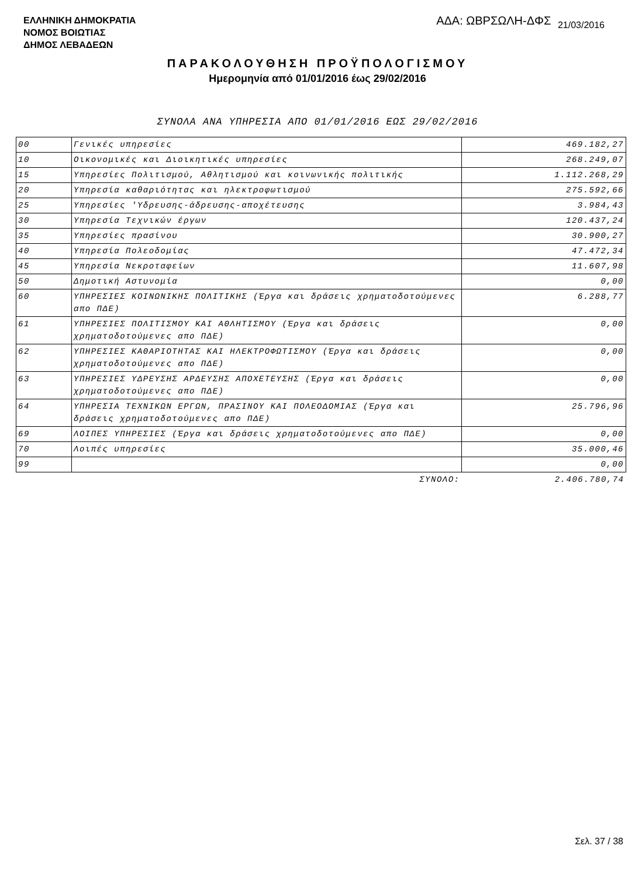ΕΛΛΗΝΙΚΗ ΔΗΜΟΚΡΑΤΙΑ
ΝΟΜΟΣ ΒΟΙΩΤΙΑΣ
ΔΗΜΟΣ ΛΕΒΑΔΕΩΝ
ΑΔΑ: ΩΒΡΣΩΛΗ-ΔΦΣ 21/03/2016
ΠΑΡΑΚΟΛΟΥΘΗΣΗ ΠΡΟΫΠΟΛΟΓΙΣΜΟΥ
Ημερομηνία από 01/01/2016 έως 29/02/2016
ΣΥΝΟΛΑ ΑΝΑ ΥΠΗΡΕΣΙΑ ΑΠΟ 01/01/2016 ΕΩΣ 29/02/2016
| 00 | Γενικές υπηρεσίες | 469.182,27 |
| 10 | Οικονομικές και Διοικητικές υπηρεσίες | 268.249,07 |
| 15 | Υπηρεσίες Πολιτισμού, Αθλητισμού και κοινωνικής πολιτικής | 1.112.268,29 |
| 20 | Υπηρεσία καθαριότητας και ηλεκτροφωτισμού | 275.592,66 |
| 25 | Υπηρεσίες 'Υδρευσης-άδρευσης-αποχέτευσης | 3.984,43 |
| 30 | Υπηρεσία Τεχνικών έργων | 120.437,24 |
| 35 | Υπηρεσίες πρασίνου | 30.900,27 |
| 40 | Υπηρεσία Πολεοδομίας | 47.472,34 |
| 45 | Υπηρεσία Νεκροταφείων | 11.607,98 |
| 50 | Δημοτική Αστυνομία | 0,00 |
| 60 | ΥΠΗΡΕΣΙΕΣ ΚΟΙΝΩΝΙΚΗΣ ΠΟΛΙΤΙΚΗΣ (Έργα και δράσεις χρηματοδοτούμενες απο ΠΔΕ) | 6.288,77 |
| 61 | ΥΠΗΡΕΣΙΕΣ ΠΟΛΙΤΙΣΜΟΥ ΚΑΙ ΑΘΛΗΤΙΣΜΟΥ (Έργα και δράσεις χρηματοδοτούμενες απο ΠΔΕ) | 0,00 |
| 62 | ΥΠΗΡΕΣΙΕΣ ΚΑΘΑΡΙΟΤΗΤΑΣ ΚΑΙ ΗΛΕΚΤΡΟΦΩΤΙΣΜΟΥ (Έργα και δράσεις χρηματοδοτούμενες απο ΠΔΕ) | 0,00 |
| 63 | ΥΠΗΡΕΣΙΕΣ ΥΔΡΕΥΣΗΣ ΑΡΔΕΥΣΗΣ ΑΠΟΧΕΤΕΥΣΗΣ (Έργα και δράσεις χρηματοδοτούμενες απο ΠΔΕ) | 0,00 |
| 64 | ΥΠΗΡΕΣΙΑ ΤΕΧΝΙΚΩΝ ΕΡΓΩΝ, ΠΡΑΣΙΝΟΥ ΚΑΙ ΠΟΛΕΟΔΟΜΙΑΣ (Έργα και δράσεις χρηματοδοτούμενες απο ΠΔΕ) | 25.796,96 |
| 69 | ΛΟΙΠΕΣ ΥΠΗΡΕΣΙΕΣ (Έργα και δράσεις χρηματοδοτούμενες απο ΠΔΕ) | 0,00 |
| 70 | Λοιπές υπηρεσίες | 35.000,46 |
| 99 | | 0,00 |
| | ΣΥΝΟΛΟ: | 2.406.780,74 |
Σελ. 37 / 38